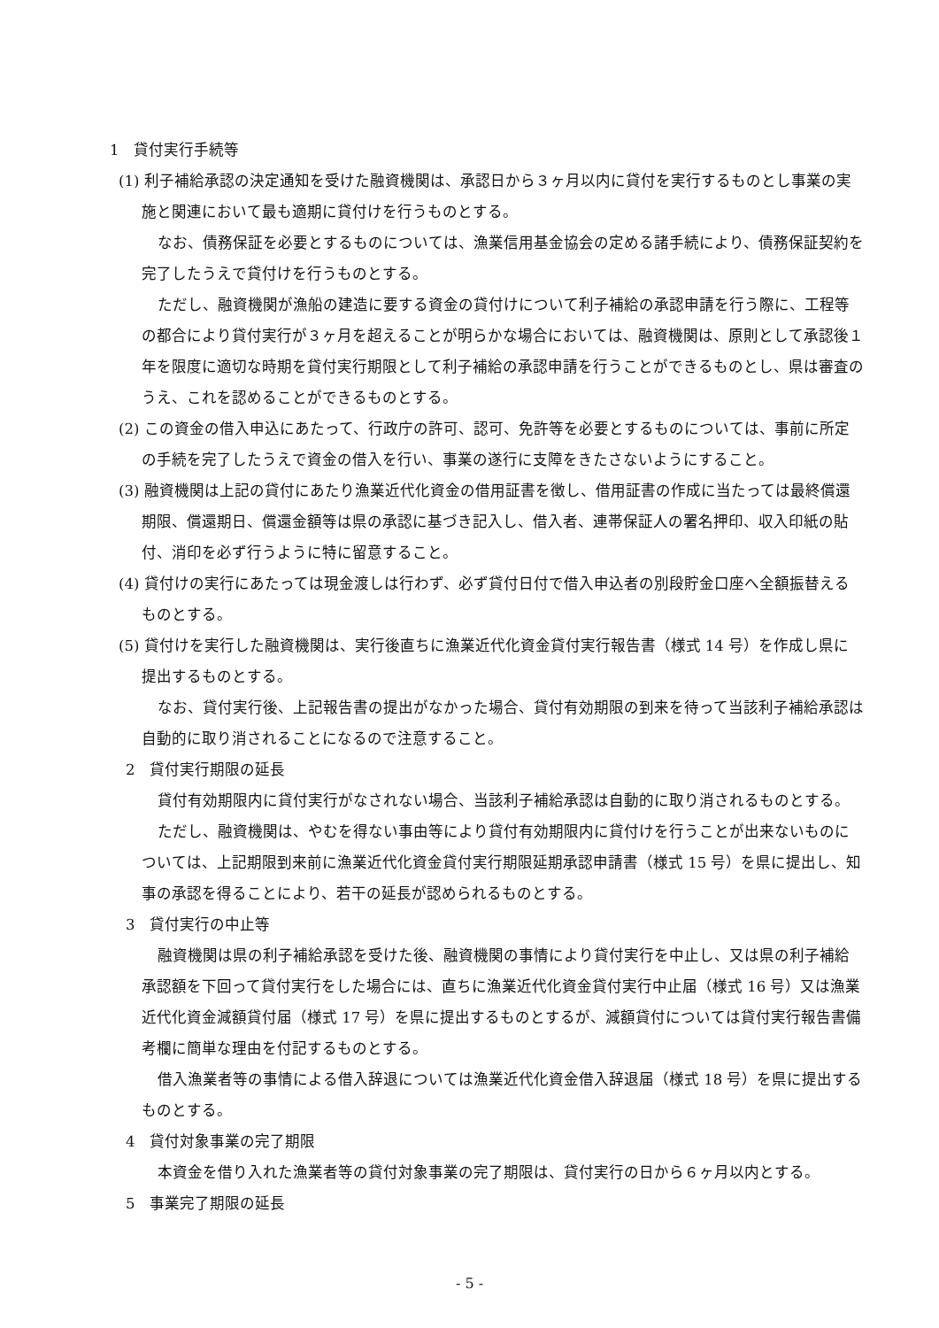1　貸付実行手続等
(1) 利子補給承認の決定通知を受けた融資機関は、承認日から３ヶ月以内に貸付を実行するものとし事業の実施と関連において最も適期に貸付けを行うものとする。
なお、債務保証を必要とするものについては、漁業信用基金協会の定める諸手続により、債務保証契約を完了したうえで貸付けを行うものとする。
ただし、融資機関が漁船の建造に要する資金の貸付けについて利子補給の承認申請を行う際に、工程等の都合により貸付実行が３ヶ月を超えることが明らかな場合においては、融資機関は、原則として承認後１年を限度に適切な時期を貸付実行期限として利子補給の承認申請を行うことができるものとし、県は審査のうえ、これを認めることができるものとする。
(2) この資金の借入申込にあたって、行政庁の許可、認可、免許等を必要とするものについては、事前に所定の手続を完了したうえで資金の借入を行い、事業の遂行に支障をきたさないようにすること。
(3) 融資機関は上記の貸付にあたり漁業近代化資金の借用証書を徴し、借用証書の作成に当たっては最終償還期限、償還期日、償還金額等は県の承認に基づき記入し、借入者、連帯保証人の署名押印、収入印紙の貼付、消印を必ず行うように特に留意すること。
(4) 貸付けの実行にあたっては現金渡しは行わず、必ず貸付日付で借入申込者の別段貯金口座へ全額振替えるものとする。
(5) 貸付けを実行した融資機関は、実行後直ちに漁業近代化資金貸付実行報告書（様式 14 号）を作成し県に提出するものとする。
なお、貸付実行後、上記報告書の提出がなかった場合、貸付有効期限の到来を待って当該利子補給承認は自動的に取り消されることになるので注意すること。
2　貸付実行期限の延長
貸付有効期限内に貸付実行がなされない場合、当該利子補給承認は自動的に取り消されるものとする。
ただし、融資機関は、やむを得ない事由等により貸付有効期限内に貸付けを行うことが出来ないものについては、上記期限到来前に漁業近代化資金貸付実行期限延期承認申請書（様式 15 号）を県に提出し、知事の承認を得ることにより、若干の延長が認められるものとする。
3　貸付実行の中止等
融資機関は県の利子補給承認を受けた後、融資機関の事情により貸付実行を中止し、又は県の利子補給承認額を下回って貸付実行をした場合には、直ちに漁業近代化資金貸付実行中止届（様式 16 号）又は漁業近代化資金減額貸付届（様式 17 号）を県に提出するものとするが、減額貸付については貸付実行報告書備考欄に簡単な理由を付記するものとする。
借入漁業者等の事情による借入辞退については漁業近代化資金借入辞退届（様式 18 号）を県に提出するものとする。
4　貸付対象事業の完了期限
本資金を借り入れた漁業者等の貸付対象事業の完了期限は、貸付実行の日から６ヶ月以内とする。
5　事業完了期限の延長
- 5 -